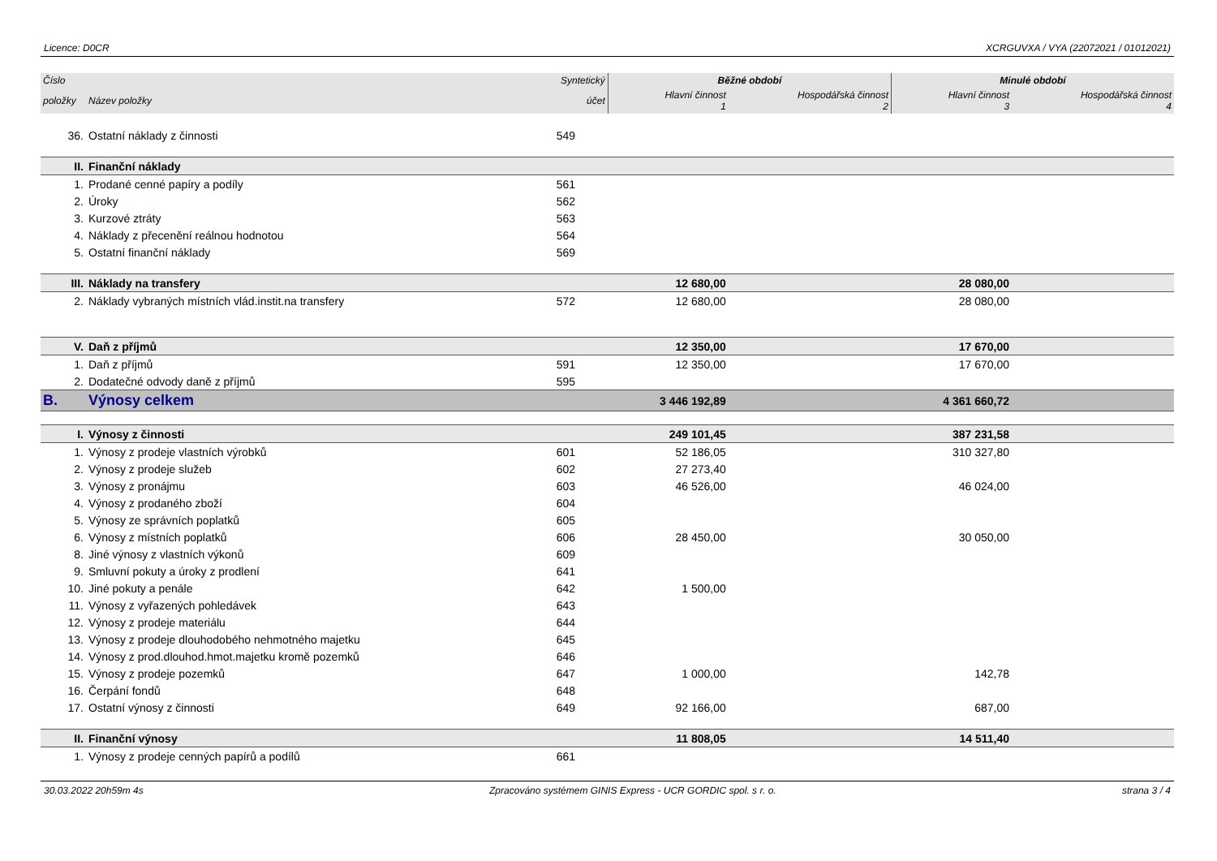Licence: D0CR XCRGUVXA / VYA (22072021 / 01012021)
| Číslo | | Syntetický | Běžné období | | Minulé období | |
| --- | --- | --- | --- | --- | --- | --- |
| položky | Název položky | účet | Hlavní činnost 1 | Hospodářská činnost 2 | Hlavní činnost 3 | Hospodářská činnost 4 |
| 36. | Ostatní náklady z činnosti | 549 | | | | |
| II. | Finanční náklady | | | | | |
| 1. | Prodané cenné papíry a podíly | 561 | | | | |
| 2. | Úroky | 562 | | | | |
| 3. | Kurzové ztráty | 563 | | | | |
| 4. | Náklady z přecenění reálnou hodnotou | 564 | | | | |
| 5. | Ostatní finanční náklady | 569 | | | | |
| III. | Náklady na transfery | | 12 680,00 | | 28 080,00 | |
| 2. | Náklady vybraných místních vlád.instit.na transfery | 572 | 12 680,00 | | 28 080,00 | |
| V. | Daň z příjmů | | 12 350,00 | | 17 670,00 | |
| 1. | Daň z příjmů | 591 | 12 350,00 | | 17 670,00 | |
| 2. | Dodatečné odvody daně z příjmů | 595 | | | | |
| B. | Výnosy celkem | | 3 446 192,89 | | 4 361 660,72 | |
| I. | Výnosy z činnosti | | 249 101,45 | | 387 231,58 | |
| 1. | Výnosy z prodeje vlastních výrobků | 601 | 52 186,05 | | 310 327,80 | |
| 2. | Výnosy z prodeje služeb | 602 | 27 273,40 | | | |
| 3. | Výnosy z pronájmu | 603 | 46 526,00 | | 46 024,00 | |
| 4. | Výnosy z prodaného zboží | 604 | | | | |
| 5. | Výnosy ze správních poplatků | 605 | | | | |
| 6. | Výnosy z místních poplatků | 606 | 28 450,00 | | 30 050,00 | |
| 8. | Jiné výnosy z vlastních výkonů | 609 | | | | |
| 9. | Smluvní pokuty a úroky z prodlení | 641 | | | | |
| 10. | Jiné pokuty a penále | 642 | 1 500,00 | | | |
| 11. | Výnosy z vyřazených pohledávek | 643 | | | | |
| 12. | Výnosy z prodeje materiálu | 644 | | | | |
| 13. | Výnosy z prodeje dlouhodobého nehmotného majetku | 645 | | | | |
| 14. | Výnosy z prod.dlouhod.hmot.majetku kromě pozemků | 646 | | | | |
| 15. | Výnosy z prodeje pozemků | 647 | 1 000,00 | | 142,78 | |
| 16. | Čerpání fondů | 648 | | | | |
| 17. | Ostatní výnosy z činnosti | 649 | 92 166,00 | | 687,00 | |
| II. | Finanční výnosy | | 11 808,05 | | 14 511,40 | |
| 1. | Výnosy z prodeje cenných papírů a podílů | 661 | | | | |
30.03.2022 20h59m 4s Zpracováno systémem GINIS Express - UCR GORDIC spol. s r. o. strana 3 / 4